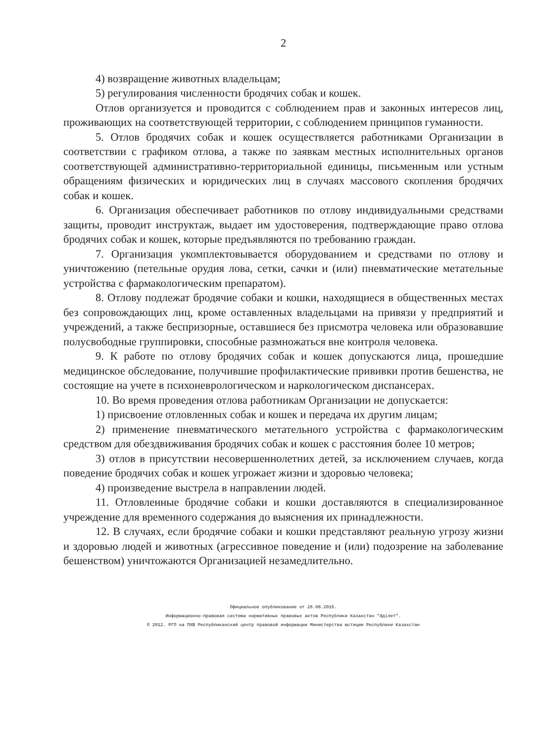2
4) возвращение животных владельцам;
5) регулирования численности бродячих собак и кошек.
Отлов организуется и проводится с соблюдением прав и законных интересов лиц, проживающих на соответствующей территории, с соблюдением принципов гуманности.
5. Отлов бродячих собак и кошек осуществляется работниками Организации в соответствии с графиком отлова, а также по заявкам местных исполнительных органов соответствующей административно-территориальной единицы, письменным или устным обращениям физических и юридических лиц в случаях массового скопления бродячих собак и кошек.
6. Организация обеспечивает работников по отлову индивидуальными средствами защиты, проводит инструктаж, выдает им удостоверения, подтверждающие право отлова бродячих собак и кошек, которые предъявляются по требованию граждан.
7. Организация укомплектовывается оборудованием и средствами по отлову и уничтожению (петельные орудия лова, сетки, сачки и (или) пневматические метательные устройства с фармакологическим препаратом).
8. Отлову подлежат бродячие собаки и кошки, находящиеся в общественных местах без сопровождающих лиц, кроме оставленных владельцами на привязи у предприятий и учреждений, а также беспризорные, оставшиеся без присмотра человека или образовавшие полусвободные группировки, способные размножаться вне контроля человека.
9. К работе по отлову бродячих собак и кошек допускаются лица, прошедшие медицинское обследование, получившие профилактические прививки против бешенства, не состоящие на учете в психоневрологическом и наркологическом диспансерах.
10. Во время проведения отлова работникам Организации не допускается:
1) присвоение отловленных собак и кошек и передача их другим лицам;
2) применение пневматического метательного устройства с фармакологическим средством для обездвиживания бродячих собак и кошек с расстояния более 10 метров;
3) отлов в присутствии несовершеннолетних детей, за исключением случаев, когда поведение бродячих собак и кошек угрожает жизни и здоровью человека;
4) произведение выстрела в направлении людей.
11. Отловленные бродячие собаки и кошки доставляются в специализированное учреждение для временного содержания до выяснения их принадлежности.
12. В случаях, если бродячие собаки и кошки представляют реальную угрозу жизни и здоровью людей и животных (агрессивное поведение и (или) подозрение на заболевание бешенством) уничтожаются Организацией незамедлительно.
Официальное опубликование от 26.08.2016.
Информационно-правовая система нормативных правовых актов Республики Казахстан "Әділет".
© 2012. РГП на ПХВ Республиканский центр правовой информации Министерства юстиции Республики Казахстан